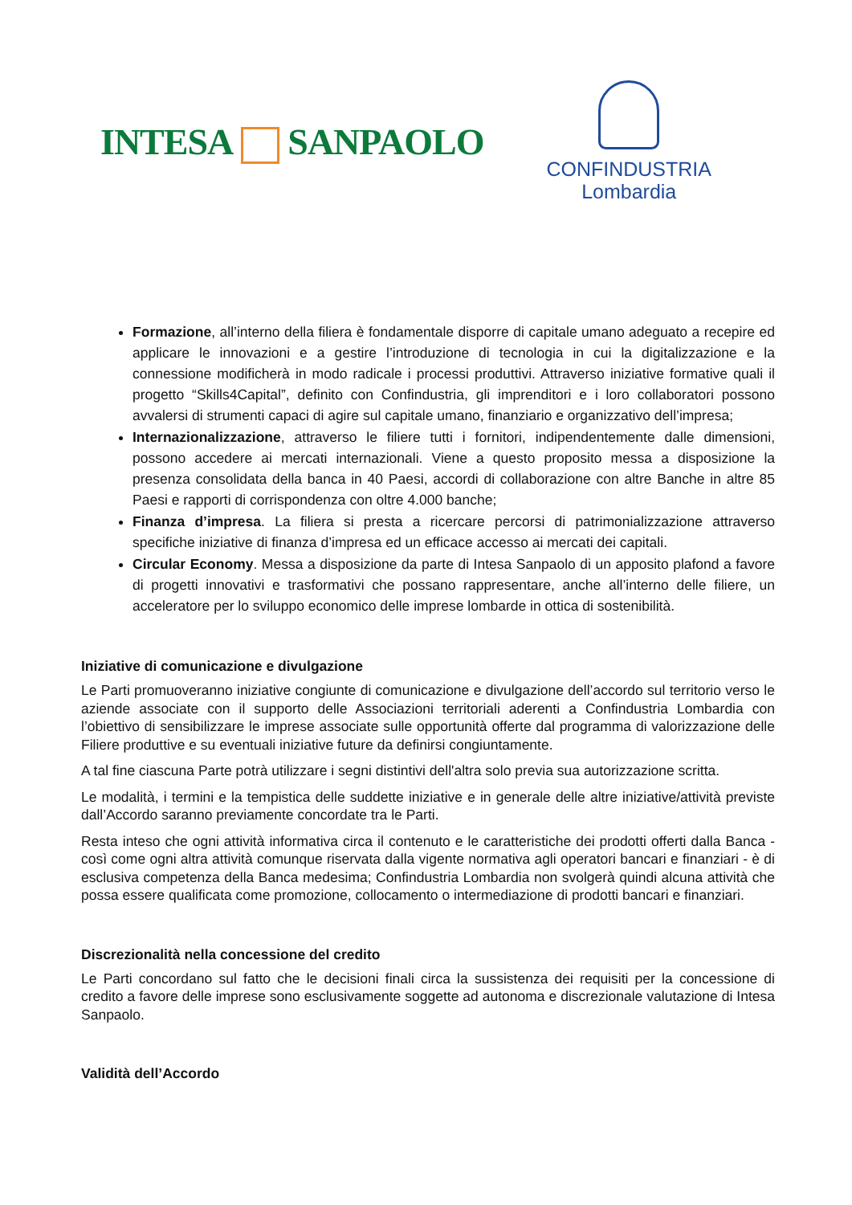INTESA SANPAOLO
CONFINDUSTRIA
Lombardia
Formazione, all’interno della filiera è fondamentale disporre di capitale umano adeguato a recepire ed applicare le innovazioni e a gestire l’introduzione di tecnologia in cui la digitalizzazione e la connessione modificherà in modo radicale i processi produttivi. Attraverso iniziative formative quali il progetto “Skills4Capital”, definito con Confindustria, gli imprenditori e i loro collaboratori possono avvalersi di strumenti capaci di agire sul capitale umano, finanziario e organizzativo dell’impresa;
Internazionalizzazione, attraverso le filiere tutti i fornitori, indipendentemente dalle dimensioni, possono accedere ai mercati internazionali. Viene a questo proposito messa a disposizione la presenza consolidata della banca in 40 Paesi, accordi di collaborazione con altre Banche in altre 85 Paesi e rapporti di corrispondenza con oltre 4.000 banche;
Finanza d’impresa. La filiera si presta a ricercare percorsi di patrimonializzazione attraverso specifiche iniziative di finanza d’impresa ed un efficace accesso ai mercati dei capitali.
Circular Economy. Messa a disposizione da parte di Intesa Sanpaolo di un apposito plafond a favore di progetti innovativi e trasformativi che possano rappresentare, anche all’interno delle filiere, un acceleratore per lo sviluppo economico delle imprese lombarde in ottica di sostenibilità.
Iniziative di comunicazione e divulgazione
Le Parti promuoveranno iniziative congiunte di comunicazione e divulgazione dell’accordo sul territorio verso le aziende associate con il supporto delle Associazioni territoriali aderenti a Confindustria Lombardia con l’obiettivo di sensibilizzare le imprese associate sulle opportunità offerte dal programma di valorizzazione delle Filiere produttive e su eventuali iniziative future da definirsi congiuntamente.
A tal fine ciascuna Parte potrà utilizzare i segni distintivi dell'altra solo previa sua autorizzazione scritta.
Le modalità, i termini e la tempistica delle suddette iniziative e in generale delle altre iniziative/attività previste dall’Accordo saranno previamente concordate tra le Parti.
Resta inteso che ogni attività informativa circa il contenuto e le caratteristiche dei prodotti offerti dalla Banca - così come ogni altra attività comunque riservata dalla vigente normativa agli operatori bancari e finanziari - è di esclusiva competenza della Banca medesima; Confindustria Lombardia non svolgerà quindi alcuna attività che possa essere qualificata come promozione, collocamento o intermediazione di prodotti bancari e finanziari.
Discrezionalità nella concessione del credito
Le Parti concordano sul fatto che le decisioni finali circa la sussistenza dei requisiti per la concessione di credito a favore delle imprese sono esclusivamente soggette ad autonoma e discrezionale valutazione di Intesa Sanpaolo.
Validità dell’Accordo